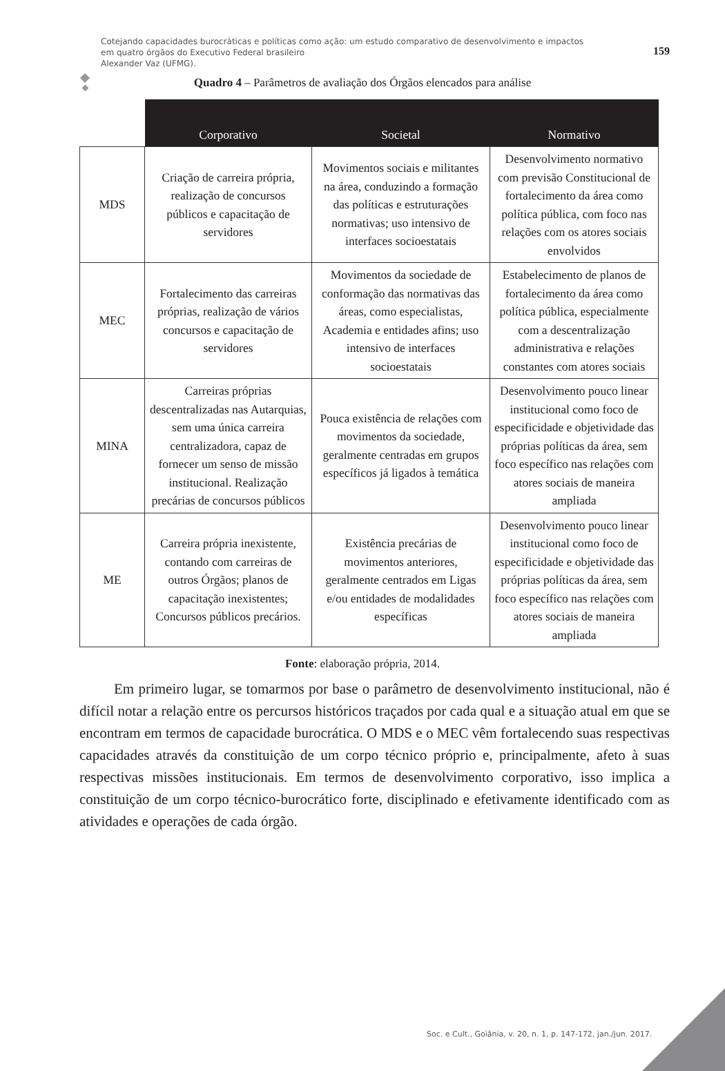Cotejando capacidades burocráticas e políticas como ação: um estudo comparativo de desenvolvimento e impactos
em quatro órgãos do Executivo Federal brasileiro
Alexander Vaz (UFMG).
159
Quadro 4 – Parâmetros de avaliação dos Órgãos elencados para análise
| | Corporativo | Societal | Normativo |
| --- | --- | --- | --- |
| MDS | Criação de carreira própria, realização de concursos públicos e capacitação de servidores | Movimentos sociais e militantes na área, conduzindo a formação das políticas e estruturações normativas; uso intensivo de interfaces socioestatais | Desenvolvimento normativo com previsão Constitucional de fortalecimento da área como política pública, com foco nas relações com os atores sociais envolvidos |
| MEC | Fortalecimento das carreiras próprias, realização de vários concursos e capacitação de servidores | Movimentos da sociedade de conformação das normativas das áreas, como especialistas, Academia e entidades afins; uso intensivo de interfaces socioestatais | Estabelecimento de planos de fortalecimento da área como política pública, especialmente com a descentralização administrativa e relações constantes com atores sociais |
| MINA | Carreiras próprias descentralizadas nas Autarquias, sem uma única carreira centralizadora, capaz de fornecer um senso de missão institucional. Realização precárias de concursos públicos | Pouca existência de relações com movimentos da sociedade, geralmente centradas em grupos específicos já ligados à temática | Desenvolvimento pouco linear institucional como foco de especificidade e objetividade das próprias políticas da área, sem foco específico nas relações com atores sociais de maneira ampliada |
| ME | Carreira própria inexistente, contando com carreiras de outros Órgãos; planos de capacitação inexistentes; Concursos públicos precários. | Existência precárias de movimentos anteriores, geralmente centrados em Ligas e/ou entidades de modalidades específicas | Desenvolvimento pouco linear institucional como foco de especificidade e objetividade das próprias políticas da área, sem foco específico nas relações com atores sociais de maneira ampliada |
Fonte: elaboração própria, 2014.
Em primeiro lugar, se tomarmos por base o parâmetro de desenvolvimento institucional, não é difícil notar a relação entre os percursos históricos traçados por cada qual e a situação atual em que se encontram em termos de capacidade burocrática. O MDS e o MEC vêm fortalecendo suas respectivas capacidades através da constituição de um corpo técnico próprio e, principalmente, afeto à suas respectivas missões institucionais. Em termos de desenvolvimento corporativo, isso implica a constituição de um corpo técnico-burocrático forte, disciplinado e efetivamente identificado com as atividades e operações de cada órgão.
Soc. e Cult., Goiânia, v. 20, n. 1, p. 147-172, jan./jun. 2017.